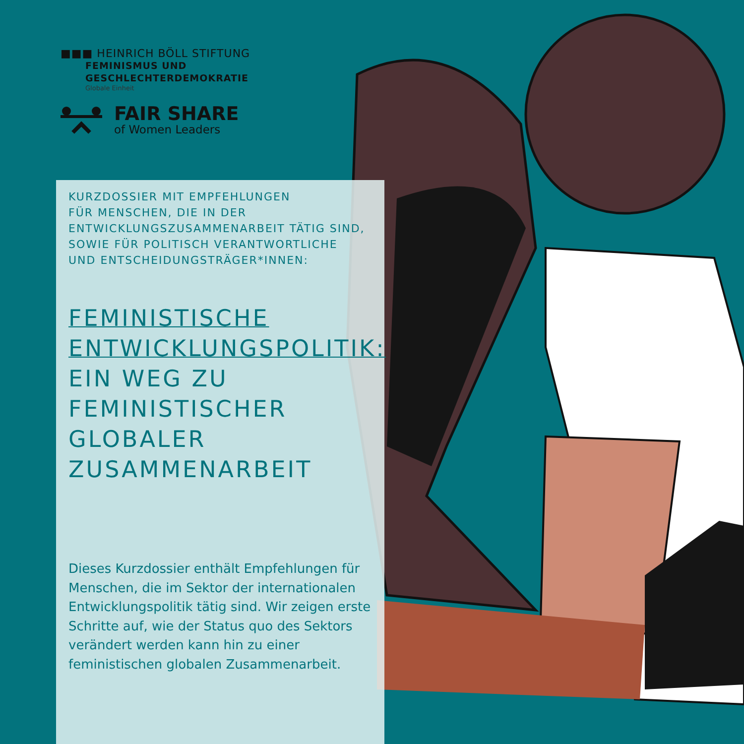■■■ HEINRICH BÖLL STIFTUNG
FEMINISMUS UND
GESCHLECHTERDEMOKRATIE
Globale Einheit
FAIR SHARE
of Women Leaders
KURZDOSSIER MIT EMPFEHLUNGEN
FÜR MENSCHEN, DIE IN DER
ENTWICKLUNGSZUSAMMENARBEIT TÄTIG SIND,
SOWIE FÜR POLITISCH VERANTWORTLICHE
UND ENTSCHEIDUNGSTRÄGER*INNEN:
FEMINISTISCHE
ENTWICKLUNGSPOLITIK:
EIN WEG ZU
FEMINISTISCHER
GLOBALER
ZUSAMMENARBEIT
Dieses Kurzdossier enthält Empfehlungen für Menschen, die im Sektor der internationalen Entwicklungspolitik tätig sind. Wir zeigen erste Schritte auf, wie der Status quo des Sektors verändert werden kann hin zu einer feministischen globalen Zusammenarbeit.